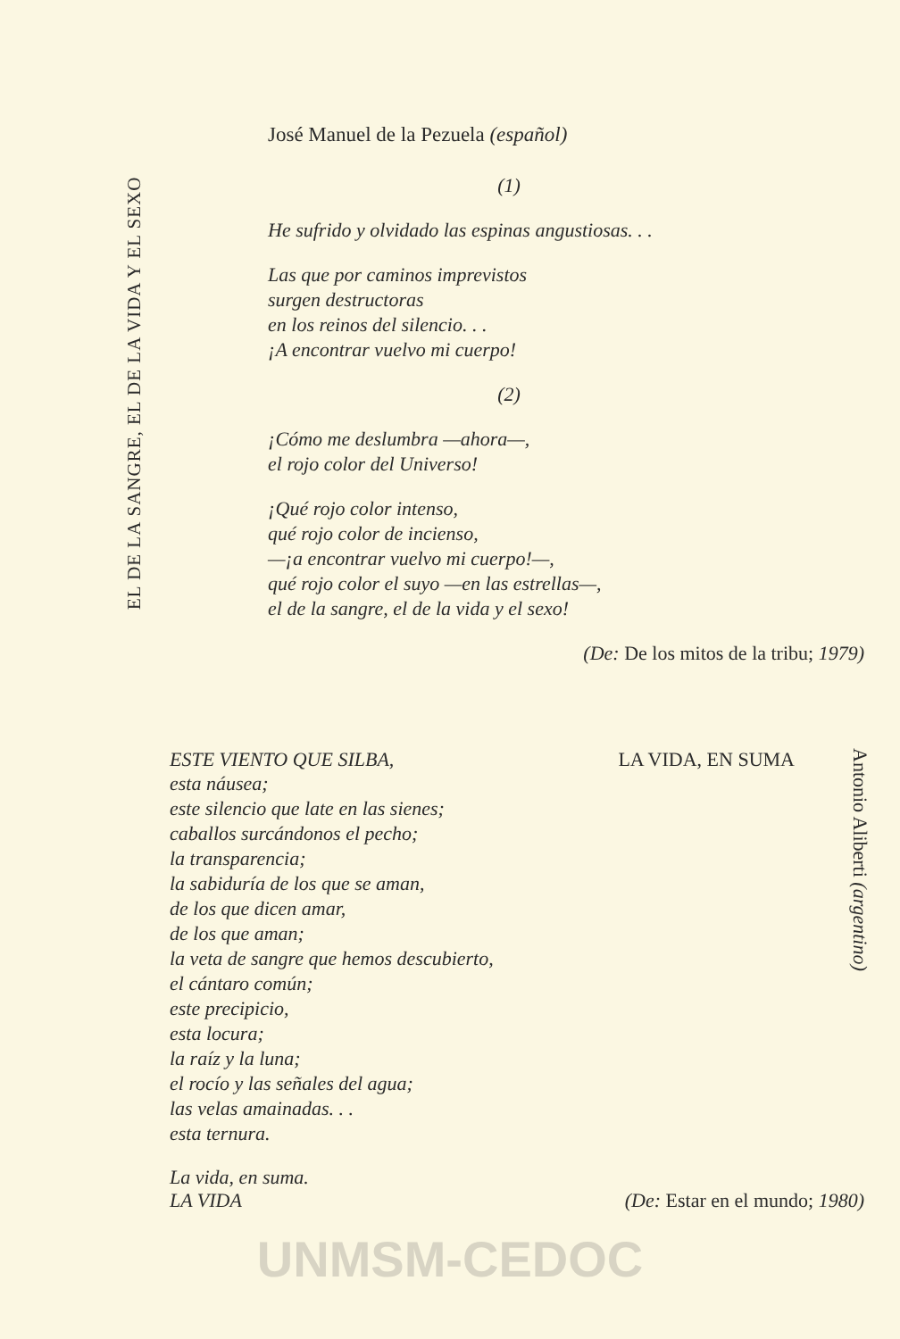EL DE LA SANGRE, EL DE LA VIDA Y EL SEXO
José Manuel de la Pezuela (español)
(1)
He sufrido y olvidado las espinas angustiosas. . .
Las que por caminos imprevistos
surgen destructoras
en los reinos del silencio. . .
¡A encontrar vuelvo mi cuerpo!
(2)
¡Cómo me deslumbra —ahora—,
el rojo color del Universo!
¡Qué rojo color intenso,
qué rojo color de incienso,
—¡a encontrar vuelvo mi cuerpo!—,
qué rojo color el suyo —en las estrellas—,
el de la sangre, el de la vida y el sexo!
(De: De los mitos de la tribu; 1979)
ESTE VIENTO QUE SILBA, LA VIDA, EN SUMA
esta náusea;
este silencio que late en las sienes;
caballos surcándonos el pecho;
la transparencia;
la sabiduría de los que se aman,
de los que dicen amar,
de los que aman;
la veta de sangre que hemos descubierto,
el cántaro común;
este precipicio,
esta locura;
la raíz y la luna;
el rocío y las señales del agua;
las velas amainadas. . .
esta ternura.
Antonio Aliberti (argentino)
La vida, en suma.
LA VIDA
(De: Estar en el mundo; 1980)
UNMSM-CEDOC